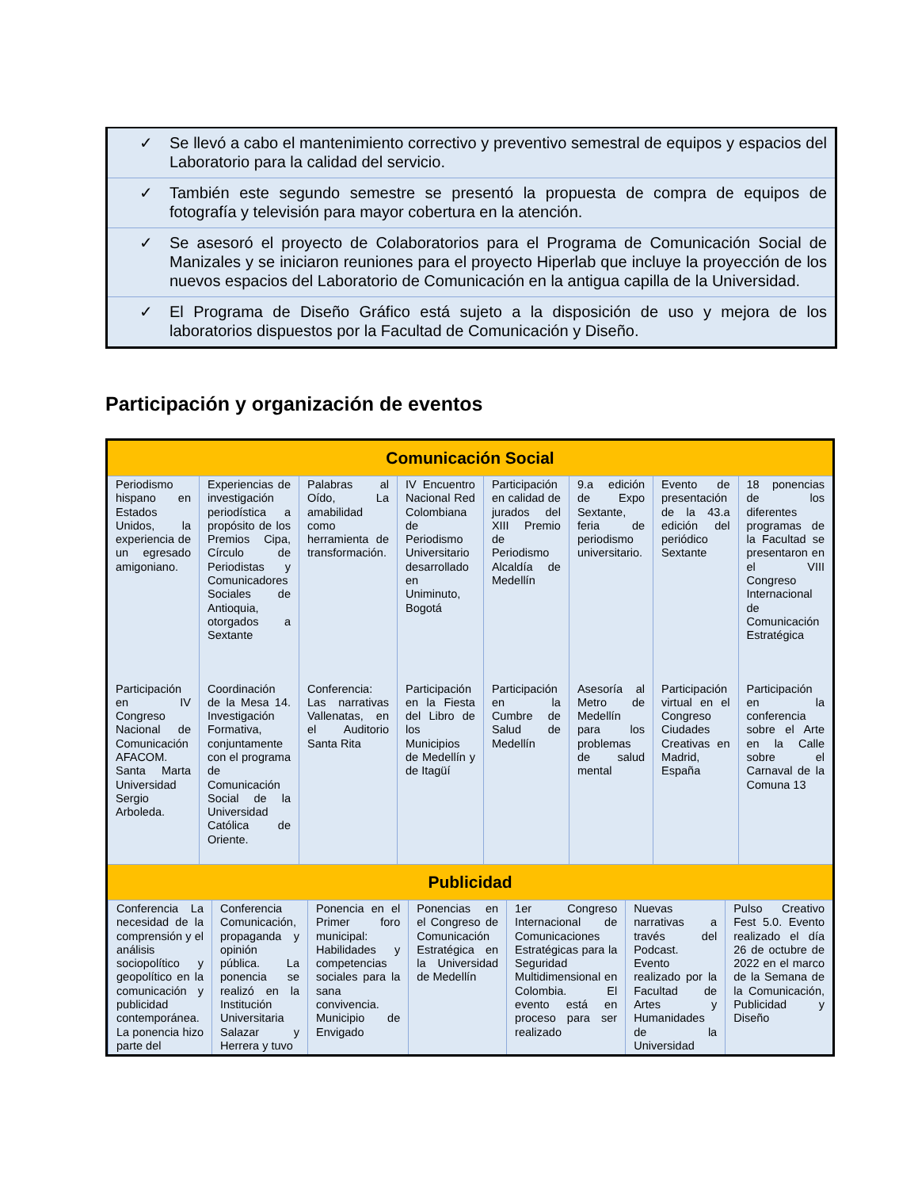✓ Se llevó a cabo el mantenimiento correctivo y preventivo semestral de equipos y espacios del Laboratorio para la calidad del servicio.
✓ También este segundo semestre se presentó la propuesta de compra de equipos de fotografía y televisión para mayor cobertura en la atención.
✓ Se asesoró el proyecto de Colaboratorios para el Programa de Comunicación Social de Manizales y se iniciaron reuniones para el proyecto Hiperlab que incluye la proyección de los nuevos espacios del Laboratorio de Comunicación en la antigua capilla de la Universidad.
✓ El Programa de Diseño Gráfico está sujeto a la disposición de uso y mejora de los laboratorios dispuestos por la Facultad de Comunicación y Diseño.
Participación y organización de eventos
| Comunicación Social | | | | | | | |
| --- | --- | --- | --- | --- | --- | --- | --- |
| Periodismo hispano en Estados Unidos, la experiencia de un egresado amigoniano. | Experiencias de investigación periodística a propósito de los Premios Cipa, Círculo de Periodistas y Comunicadores Sociales de Antioquia, otorgados a Sextante | Palabras al Oído, La amabilidad como herramienta de transformación. | IV Encuentro Nacional Red Colombiana de Periodismo Universitario desarrollado en Uniminuto, Bogotá | Participación en calidad de jurados del XIII Premio de Periodismo Alcaldía de Medellín | 9.a edición de Expo Sextante, feria de periodismo universitario. | Evento de presentación de la 43.a edición del periódico Sextante | 18 ponencias de los diferentes programas de la Facultad se presentaron en el VIII Congreso Internacional de Comunicación Estratégica |
| Participación en IV Congreso Nacional de Comunicación AFACOM. Santa Marta Universidad Sergio Arboleda. | Coordinación de la Mesa 14. Investigación Formativa, conjuntamente con el programa de Comunicación Social de la Universidad Católica de Oriente. | Conferencia: Las narrativas Vallenatas, en el Auditorio Santa Rita | Participación en la Fiesta del Libro de los Municipios de Medellín y de Itagüí | Participación en la Cumbre de Salud de Medellín | Asesoría al Metro de Medellín para los problemas de salud mental | Participación virtual en el Congreso Ciudades Creativas en Madrid, España | Participación en la conferencia sobre el Arte en la Calle sobre el Carnaval de la Comuna 13 |
| Publicidad | | | | | | | |
| / Conferencia La necesidad de la comprensión y el análisis sociopolítico y geopolítico en la comunicación y publicidad contemporánea. La ponencia hizo parte del / Conferencia Comunicación, propaganda y opinión pública. La ponencia se realizó en la Institución Universitaria Salazar y Herrera y tuvo / Ponencia en el Primer foro municipal: Habilidades y competencias sociales para la sana convivencia. Municipio de Envigado / Ponencias en el Congreso de Comunicación Estratégica en la Universidad de Medellín / 1er Congreso Internacional de Comunicaciones Estratégicas para la Seguridad Multidimensional en Colombia. El evento está en proceso para ser realizado / Nuevas narrativas a través del Podcast. Evento realizado por la Facultad de Artes y Humanidades de la Universidad / Pulso Creativo Fest 5.0. Evento realizado el día 26 de octubre de 2022 en el marco de la Semana de la Comunicación, Publicidad y Diseño / | | | | | | | |